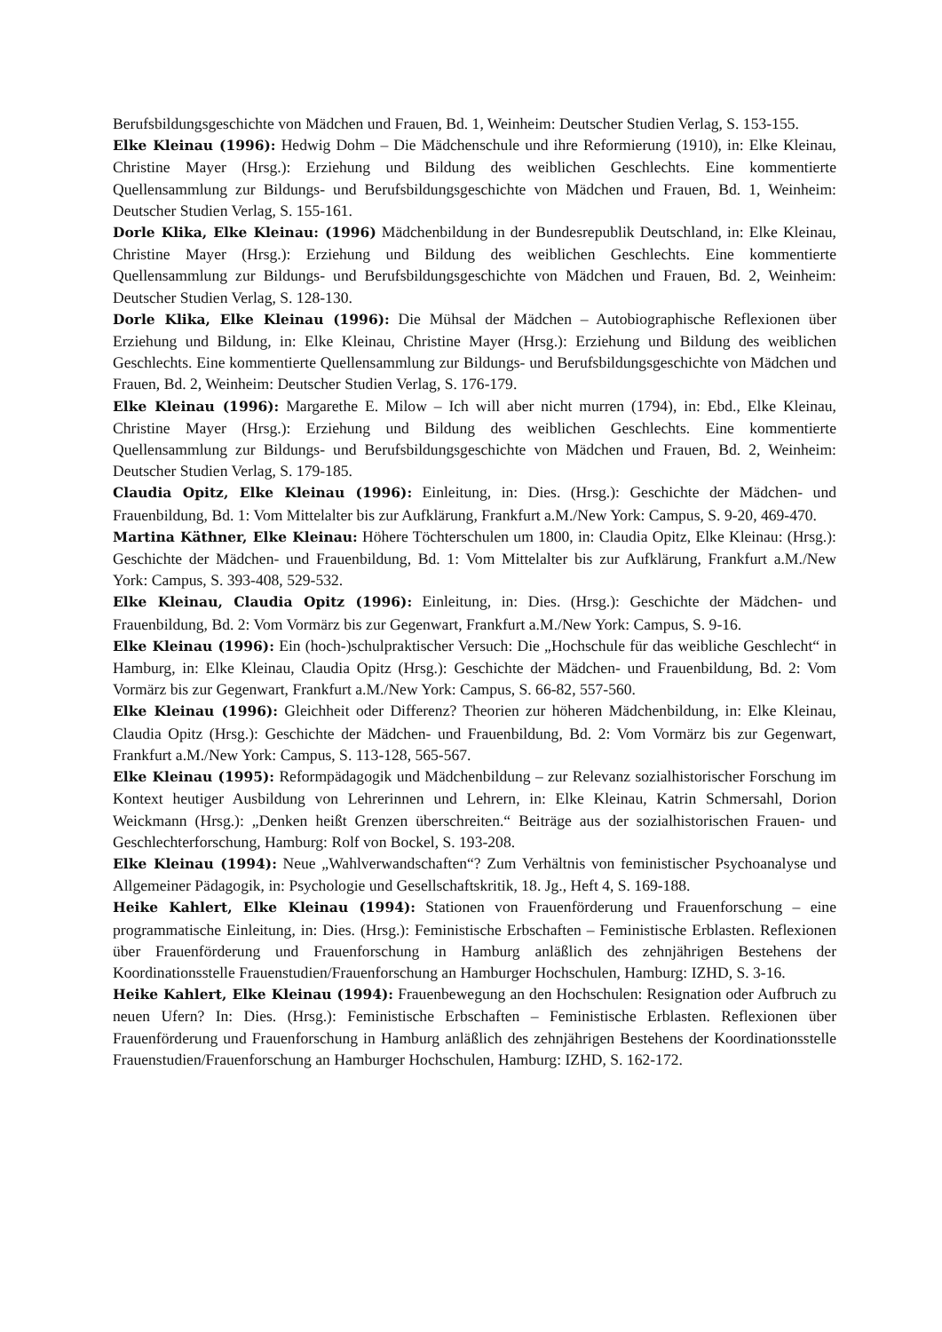Berufsbildungsgeschichte von Mädchen und Frauen, Bd. 1, Weinheim: Deutscher Studien Verlag, S. 153-155.
Elke Kleinau (1996): Hedwig Dohm – Die Mädchenschule und ihre Reformierung (1910), in: Elke Kleinau, Christine Mayer (Hrsg.): Erziehung und Bildung des weiblichen Geschlechts. Eine kommentierte Quellensammlung zur Bildungs- und Berufsbildungsgeschichte von Mädchen und Frauen, Bd. 1, Weinheim: Deutscher Studien Verlag, S. 155-161.
Dorle Klika, Elke Kleinau: (1996) Mädchenbildung in der Bundesrepublik Deutschland, in: Elke Kleinau, Christine Mayer (Hrsg.): Erziehung und Bildung des weiblichen Geschlechts. Eine kommentierte Quellensammlung zur Bildungs- und Berufsbildungsgeschichte von Mädchen und Frauen, Bd. 2, Weinheim: Deutscher Studien Verlag, S. 128-130.
Dorle Klika, Elke Kleinau (1996): Die Mühsal der Mädchen – Autobiographische Reflexionen über Erziehung und Bildung, in: Elke Kleinau, Christine Mayer (Hrsg.): Erziehung und Bildung des weiblichen Geschlechts. Eine kommentierte Quellensammlung zur Bildungs- und Berufsbildungsgeschichte von Mädchen und Frauen, Bd. 2, Weinheim: Deutscher Studien Verlag, S. 176-179.
Elke Kleinau (1996): Margarethe E. Milow – Ich will aber nicht murren (1794), in: Ebd., Elke Kleinau, Christine Mayer (Hrsg.): Erziehung und Bildung des weiblichen Geschlechts. Eine kommentierte Quellensammlung zur Bildungs- und Berufsbildungsgeschichte von Mädchen und Frauen, Bd. 2, Weinheim: Deutscher Studien Verlag, S. 179-185.
Claudia Opitz, Elke Kleinau (1996): Einleitung, in: Dies. (Hrsg.): Geschichte der Mädchen- und Frauenbildung, Bd. 1: Vom Mittelalter bis zur Aufklärung, Frankfurt a.M./New York: Campus, S. 9-20, 469-470.
Martina Käthner, Elke Kleinau: Höhere Töchterschulen um 1800, in: Claudia Opitz, Elke Kleinau: (Hrsg.): Geschichte der Mädchen- und Frauenbildung, Bd. 1: Vom Mittelalter bis zur Aufklärung, Frankfurt a.M./New York: Campus, S. 393-408, 529-532.
Elke Kleinau, Claudia Opitz (1996): Einleitung, in: Dies. (Hrsg.): Geschichte der Mädchen- und Frauenbildung, Bd. 2: Vom Vormärz bis zur Gegenwart, Frankfurt a.M./New York: Campus, S. 9-16.
Elke Kleinau (1996): Ein (hoch-)schulpraktischer Versuch: Die „Hochschule für das weibliche Geschlecht“ in Hamburg, in: Elke Kleinau, Claudia Opitz (Hrsg.): Geschichte der Mädchen- und Frauenbildung, Bd. 2: Vom Vormärz bis zur Gegenwart, Frankfurt a.M./New York: Campus, S. 66-82, 557-560.
Elke Kleinau (1996): Gleichheit oder Differenz? Theorien zur höheren Mädchenbildung, in: Elke Kleinau, Claudia Opitz (Hrsg.): Geschichte der Mädchen- und Frauenbildung, Bd. 2: Vom Vormärz bis zur Gegenwart, Frankfurt a.M./New York: Campus, S. 113-128, 565-567.
Elke Kleinau (1995): Reformpädagogik und Mädchenbildung – zur Relevanz sozialhistorischer Forschung im Kontext heutiger Ausbildung von Lehrerinnen und Lehrern, in: Elke Kleinau, Katrin Schmersahl, Dorion Weickmann (Hrsg.): „Denken heißt Grenzen überschreiten.“ Beiträge aus der sozialhistorischen Frauen- und Geschlechterforschung, Hamburg: Rolf von Bockel, S. 193-208.
Elke Kleinau (1994): Neue „Wahlverwandschaften“? Zum Verhältnis von feministischer Psychoanalyse und Allgemeiner Pädagogik, in: Psychologie und Gesellschaftskritik, 18. Jg., Heft 4, S. 169-188.
Heike Kahlert, Elke Kleinau (1994): Stationen von Frauenförderung und Frauenforschung – eine programmatische Einleitung, in: Dies. (Hrsg.): Feministische Erbschaften – Feministische Erblasten. Reflexionen über Frauenförderung und Frauenforschung in Hamburg anläßlich des zehnjährigen Bestehens der Koordinationsstelle Frauenstudien/Frauenforschung an Hamburger Hochschulen, Hamburg: IZHD, S. 3-16.
Heike Kahlert, Elke Kleinau (1994): Frauenbewegung an den Hochschulen: Resignation oder Aufbruch zu neuen Ufern? In: Dies. (Hrsg.): Feministische Erbschaften – Feministische Erblasten. Reflexionen über Frauenförderung und Frauenforschung in Hamburg anläßlich des zehnjährigen Bestehens der Koordinationsstelle Frauenstudien/Frauenforschung an Hamburger Hochschulen, Hamburg: IZHD, S. 162-172.